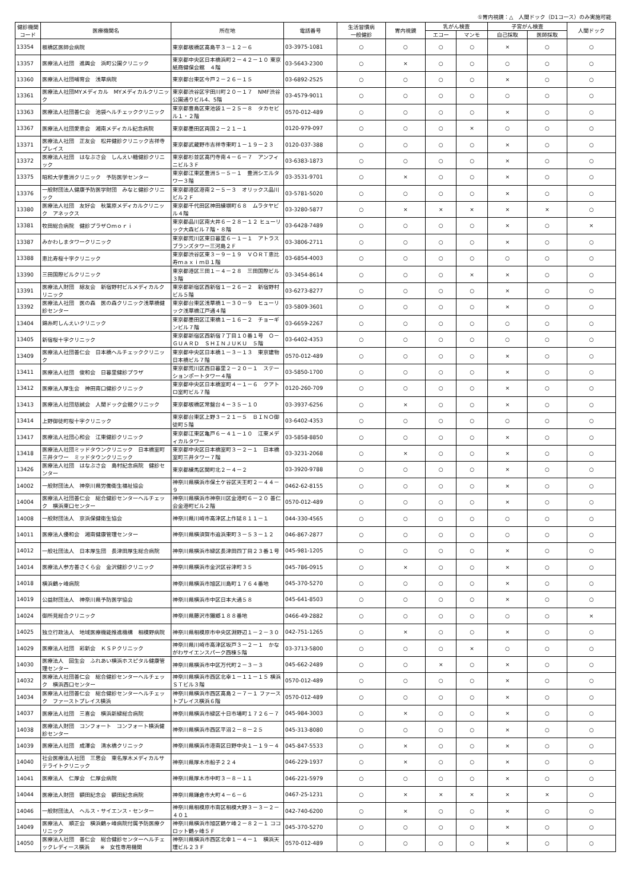①胃内視鏡：△　人間ドック（D1コース）のみ実施可能
| 健診機関 コード | 医療機関名 | 所在地 | 電話番号 | 生活習慣病 一般健診 | 胃内視鏡 | 乳がん検査 | | 子宮がん検査 | | 人間ドック |
| --- | --- | --- | --- | --- | --- | --- | --- | --- | --- | --- |
| | | | | | | エコー | マンモ | 自己採取 | 医師採取 | |
| 13354 | 板橋区医師会病院 | 東京都板橋区高島平３－１２－６ | 03-3975-1081 | ○ | ○ | ○ | ○ | × | ○ | ○ |
| 13357 | 医療法人社団 進興会 浜町公園クリニック | 東京都中央区日本橋浜町２－４２－１０ 東京紙商健保会館 ４階 | 03-5643-2300 | ○ | × | ○ | ○ | ○ | ○ | ○ |
| 13360 | 医療法人社団哺育会 浅草病院 | 東京都台東区今戸２－２６－１５ | 03-6892-2525 | ○ | ○ | ○ | ○ | × | ○ | ○ |
| 13361 | 医療法人社団MYメディカル MYメディカルクリニック | 東京都渋谷区宇田川町２０－１７ NMF渋谷公園通りビル4、5階 | 03-4579-9011 | ○ | ○ | ○ | ○ | ○ | ○ | ○ |
| 13363 | 医療法人社団善仁会 池袋ヘルチェッククリニック | 東京都豊島区東池袋１－２５－８ タカセビル１・２階 | 0570-012-489 | ○ | ○ | ○ | ○ | × | ○ | ○ |
| 13367 | 医療法人社団愛恵会 湘南メディカル記念病院 | 東京都墨田区両国２－２１－１ | 0120-979-097 | ○ | ○ | ○ | × | ○ | ○ | ○ |
| 13371 | 医療法人社団 正友会 松井健診クリニック吉祥寺プレイス | 東京都武蔵野市吉祥寺東町１－１９－２３ | 0120-037-388 | ○ | ○ | ○ | ○ | × | ○ | ○ |
| 13372 | 医療法人社団 はなぶさ会 しんえい糖健診クリニック | 東京都杉並区高円寺南４－６－７ アンフィニビル３Ｆ | 03-6383-1873 | ○ | ○ | ○ | ○ | × | ○ | ○ |
| 13375 | 昭和大学豊洲クリニック 予防医学センター | 東京都江東区豊洲５－５－１ 豊洲シエルタワー３階 | 03-3531-9701 | ○ | × | ○ | ○ | × | ○ | ○ |
| 13376 | 一般財団法人健康予防医学財団 みなと健診クリニック | 東京都港区港南２－５－３ オリックス品川ビル２Ｆ | 03-5781-5020 | ○ | ○ | ○ | ○ | × | ○ | ○ |
| 13380 | 医療法人社団 友好会 秋葉原メディカルクリニック アネックス | 東京都千代田区神田練塀町６８ ムラタヤビル４階 | 03-3280-5877 | ○ | × | × | × | × | × | ○ |
| 13381 | 牧田総合病院 健診プラザＯｍｏｒｉ | 東京都品川区南大井６－２８－１２ ヒューリック大森ビル７階・８階 | 03-6428-7489 | ○ | ○ | ○ | ○ | × | ○ | × |
| 13387 | みかわしまタワークリニック | 東京都荒川区東日暮里６－１－１ アトラスブランズタワー三河島２Ｆ | 03-3806-2711 | ○ | ○ | ○ | ○ | × | ○ | ○ |
| 13388 | 恵比寿桜十字クリニック | 東京都渋谷区東３－９－１９ ＶＯＲＴ恵比寿ｍａｘｉｍＢ１階 | 03-6854-4003 | ○ | ○ | ○ | ○ | ○ | ○ | ○ |
| 13390 | 三田国際ビルクリニック | 東京都港区三田１－４－２８ 三田国際ビル３階 | 03-3454-8614 | ○ | ○ | ○ | × | × | ○ | ○ |
| 13391 | 医療法人財団 綜友会 新宿野村ビルメディカルクリニック | 東京都新宿区西新宿１－２６－２ 新宿野村ビル５階 | 03-6273-8277 | ○ | ○ | ○ | ○ | × | ○ | ○ |
| 13392 | 医療法人社団 医の森 医の森クリニック浅草橋健診センター | 東京都台東区浅草橋１－３０－９ ヒューリック浅草橋江戸通４階 | 03-5809-3601 | ○ | ○ | ○ | ○ | × | ○ | ○ |
| 13404 | 錦糸町しんえいクリニック | 東京都墨田区江東橋１－１６－２ チョーギンビル７階 | 03-6659-2267 | ○ | ○ | ○ | ○ | ○ | ○ | ○ |
| 13405 | 新宿桜十字クリニック | 東京都新宿区西新宿７丁目１０番１号 Ｏ－ＧＵＡＲＤ ＳＨＩＮＪＵＫＵ ５階 | 03-6402-4353 | ○ | ○ | ○ | ○ | ○ | ○ | ○ |
| 13409 | 医療法人社団善仁会 日本橋ヘルチェッククリニック | 東京都中央区日本橋１－３－１３ 東京建物日本橋ビル７階 | 0570-012-489 | ○ | ○ | ○ | ○ | × | ○ | ○ |
| 13411 | 医療法人社団 俊和会 日暮里健診プラザ | 東京都荒川区西日暮里２－２０－１ ステーションポートタワー４階 | 03-5850-1700 | ○ | ○ | ○ | ○ | × | ○ | ○ |
| 13412 | 医療法人厚生会 神田南口健診クリニック | 東京都中央区日本橋室町４－１－６ クアトロ室町ビル７階 | 0120-260-709 | ○ | ○ | ○ | ○ | × | ○ | ○ |
| 13413 | 医療法人社団慈誠会 人間ドック会館クリニック | 東京都板橋区常盤台４－３５－１０ | 03-3937-6256 | ○ | × | ○ | ○ | × | ○ | ○ |
| 13414 | 上野御徒町桜十字クリニック | 東京都台東区上野３－２１－５ ＢＩＮＯ御徒町５階 | 03-6402-4353 | ○ | ○ | ○ | ○ | ○ | ○ | ○ |
| 13417 | 医療法人社団心和会 江東健診クリニック | 東京都江東区亀戸６－４１－１０ 江東メディカルタワー | 03-5858-8850 | ○ | ○ | ○ | ○ | × | ○ | ○ |
| 13418 | 医療法人社団ミッドタウンクリニック 日本橋室町三井タワー ミッドタウンクリニック | 東京都中央区日本橋室町３－２－１ 日本橋室町三井タワー７階 | 03-3231-2068 | ○ | × | ○ | ○ | × | ○ | ○ |
| 13426 | 医療法人社団 はなぶさ会 島村記念病院 健診センター | 東京都練馬区関町北２－４－２ | 03-3920-9788 | ○ | ○ | ○ | ○ | × | ○ | ○ |
| 14002 | 一般財団法人 神奈川県労働衛生福祉協会 | 神奈川県横浜市保土ケ谷区天王町２－４４－９ | 0462-62-8155 | ○ | ○ | ○ | ○ | × | ○ | ○ |
| 14004 | 医療法人社団善仁会 総合健診センターヘルチェック 横浜東口センター | 神奈川県横浜市神奈川区金港町６－２０ 善仁会金港町ビル２階 | 0570-012-489 | ○ | ○ | ○ | ○ | × | ○ | ○ |
| 14008 | 一般財団法人 京浜保健衛生協会 | 神奈川県川崎市高津区上作延８１１－１ | 044-330-4565 | ○ | ○ | ○ | ○ | ○ | ○ | ○ |
| 14011 | 医療法人優和会 湘南健康管理センター | 神奈川県横須賀市追浜東町３－５３－１２ | 046-867-2877 | ○ | ○ | ○ | ○ | ○ | ○ | ○ |
| 14012 | 一般社団法人 日本厚生団 長津田厚生総合病院 | 神奈川県横浜市緑区長津田四丁目２３番１号 | 045-981-1205 | ○ | ○ | ○ | ○ | × | ○ | ○ |
| 14014 | 医療法人参方善さくら会 金沢健診クリニック | 神奈川県横浜市金沢区谷津町３５ | 045-786-0915 | ○ | × | ○ | ○ | × | ○ | ○ |
| 14018 | 横浜鶴ヶ峰病院 | 神奈川県横浜市旭区川島町１７６４番地 | 045-370-5270 | ○ | ○ | ○ | ○ | × | ○ | ○ |
| 14019 | 公益財団法人 神奈川県予防医学協会 | 神奈川県横浜市中区日本大通５８ | 045-641-8503 | ○ | ○ | ○ | ○ | × | ○ | ○ |
| 14024 | 御所見総合クリニック | 神奈川県藤沢市獺郷１８８番地 | 0466-49-2882 | ○ | ○ | ○ | ○ | ○ | ○ | × |
| 14025 | 独立行政法人 地域医療機能推進機構 相模野病院 | 神奈川県相模原市中央区淵野辺１－２－３０ | 042-751-1265 | ○ | × | ○ | ○ | × | ○ | ○ |
| 14029 | 医療法人社団 彩新会 ＫＳＰクリニック | 神奈川県川崎市高津区坂戸３－２－１ かながわサイエンスパーク西棟５階 | 03-3713-5800 | ○ | ○ | ○ | × | ○ | ○ | ○ |
| 14030 | 医療法人 回生会 ふれあい横浜ホスピタル健康管理センター | 神奈川県横浜市中区万代町２－３－３ | 045-662-2489 | ○ | ○ | × | ○ | × | ○ | ○ |
| 14032 | 医療法人社団善仁会 総合健診センターヘルチェック 横浜西口センター | 神奈川県横浜市西区北幸１－１１－１５ 横浜ＳＴビル３階 | 0570-012-489 | ○ | ○ | ○ | ○ | × | ○ | ○ |
| 14034 | 医療法人社団善仁会 総合健診センターヘルチェック ファーストプレイス横浜 | 神奈川県横浜市西区高島２－７－１ ファーストプレイス横浜６階 | 0570-012-489 | ○ | ○ | ○ | ○ | × | ○ | ○ |
| 14037 | 医療法人社団 三喜会 横浜新緑総合病院 | 神奈川県横浜市緑区十日市場町１７２６－７ | 045-984-3003 | ○ | × | ○ | ○ | × | ○ | ○ |
| 14038 | 医療法人財団 コンフォート コンフォート横浜健診センター | 神奈川県横浜市西区平沼２－８－２５ | 045-313-8080 | ○ | ○ | ○ | ○ | × | ○ | ○ |
| 14039 | 医療法人社団 成澤会 清水橋クリニック | 神奈川県横浜市港南区日野中央１－１９－４ | 045-847-5533 | ○ | × | ○ | ○ | × | ○ | ○ |
| 14040 | 社会医療法人社団 三思会 東名厚木メディカルサテライトクリニック | 神奈川県厚木市船子２２４ | 046-229-1937 | ○ | × | ○ | ○ | × | ○ | ○ |
| 14041 | 医療法人 仁厚会 仁厚会病院 | 神奈川県厚木市中町３－８－１１ | 046-221-5979 | ○ | ○ | ○ | ○ | × | ○ | ○ |
| 14044 | 医療法人財団 額田記念会 額田記念病院 | 神奈川県鎌倉市大町４－６－６ | 0467-25-1231 | ○ | × | × | × | × | × | ○ |
| 14046 | 一般財団法人 ヘルス・サイエンス・センター | 神奈川県相模原市南区相模大野３－３－２－４０１ | 042-740-6200 | ○ | × | ○ | ○ | × | ○ | ○ |
| 14049 | 医療法人 順正会 横浜鶴ヶ峰病院付属予防医療クリニック | 神奈川県横浜市旭区鶴ケ峰２－８２－１ ココロット鶴ヶ峰５Ｆ | 045-370-5270 | ○ | ○ | ○ | ○ | × | ○ | ○ |
| 14050 | 医療法人社団 善仁会 総合健診センターヘルチェックレディース横浜 ※ 女性専用機関 | 神奈川県横浜市西区北幸１－４－１ 横浜天理ビル２３Ｆ | 0570-012-489 | ○ | ○ | ○ | ○ | × | ○ | ○ |